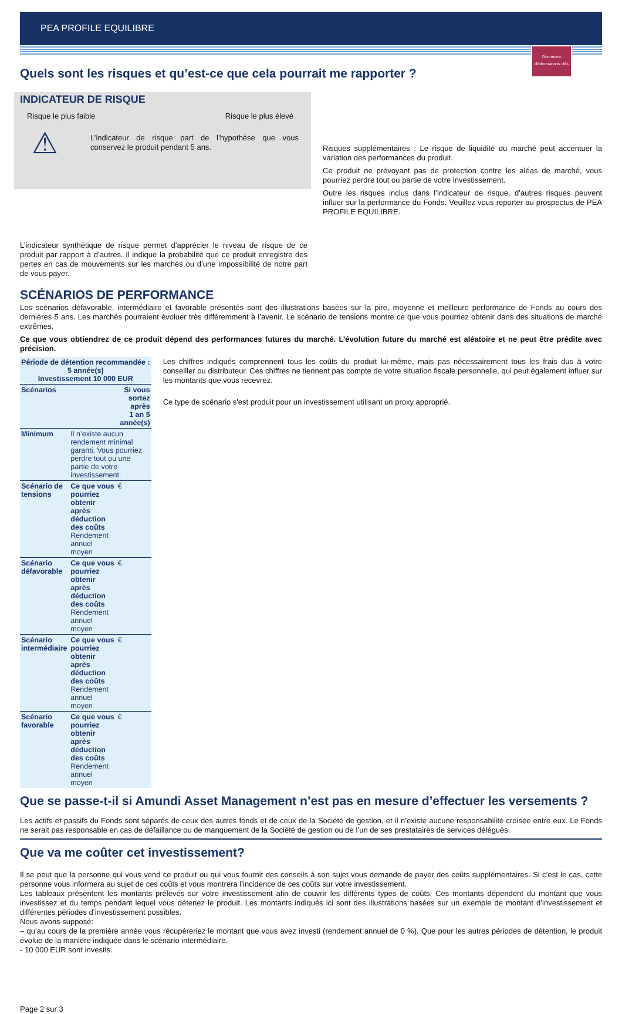PEA PROFILE EQUILIBRE
Document d'informations clés
Quels sont les risques et qu’est-ce que cela pourrait me rapporter ?
INDICATEUR DE RISQUE
Risque le plus faible Risque le plus élevé
⚠
L’indicateur de risque part de l’hypothèse que vous conservez le produit pendant 5 ans.
L’indicateur synthétique de risque permet d’apprécier le niveau de risque de ce produit par rapport à d’autres. Il indique la probabilité que ce produit enregistre des pertes en cas de mouvements sur les marchés ou d’une impossibilité de notre part de vous payer.
Risques supplémentaires : Le risque de liquidité du marché peut accentuer la variation des performances du produit.
Ce produit ne prévoyant pas de protection contre les aléas de marché, vous pourriez perdre tout ou partie de votre investissement.
Outre les risques inclus dans l’indicateur de risque, d’autres risques peuvent influer sur la performance du Fonds. Veuillez vous reporter au prospectus de PEA PROFILE EQUILIBRE.
SCÉNARIOS DE PERFORMANCE
Les scénarios défavorable, intermédiaire et favorable présentés sont des illustrations basées sur la pire, moyenne et meilleure performance de Fonds au cours des dernières 5 ans. Les marchés pourraient évoluer très différemment à l’avenir. Le scénario de tensions montre ce que vous pourriez obtenir dans des situations de marché extrêmes.
Ce que vous obtiendrez de ce produit dépend des performances futures du marché. L’évolution future du marché est aléatoire et ne peut être prédite avec précision.
| Période de détention recommandée : 5 année(s) Investissement 10 000 EUR | | | |
| --- | --- | --- | --- |
| Scénarios | | Si vous sortez après 1 an 5 année(s) | |
| Minimum | Il n’existe aucun rendement minimal garanti. Vous pourriez perdre tout ou une partie de votre investissement. | | |
| Scénario de tensions | Ce que vous pourriez obtenir après déduction des coûts Rendement annuel moyen | € | |
| Scénario défavorable | Ce que vous pourriez obtenir après déduction des coûts Rendement annuel moyen | € | |
| Scénario intermédiaire | Ce que vous pourriez obtenir après déduction des coûts Rendement annuel moyen | € | |
| Scénario favorable | Ce que vous pourriez obtenir après déduction des coûts Rendement annuel moyen | € | |
Les chiffres indiqués comprennent tous les coûts du produit lui-même, mais pas nécessairement tous les frais dus à votre conseiller ou distributeur. Ces chiffres ne tiennent pas compte de votre situation fiscale personnelle, qui peut également influer sur les montants que vous recevrez.
Ce type de scénario s'est produit pour un investissement utilisant un proxy approprié.
Que se passe-t-il si Amundi Asset Management n’est pas en mesure d’effectuer les versements ?
Les actifs et passifs du Fonds sont séparés de ceux des autres fonds et de ceux de la Société de gestion, et il n’existe aucune responsabilité croisée entre eux. Le Fonds ne serait pas responsable en cas de défaillance ou de manquement de la Société de gestion ou de l’un de ses prestataires de services délégués.
Que va me coûter cet investissement?
Il se peut que la personne qui vous vend ce produit ou qui vous fournit des conseils à son sujet vous demande de payer des coûts supplémentaires. Si c’est le cas, cette personne vous informera au sujet de ces coûts et vous montrera l’incidence de ces coûts sur votre investissement.
Les tableaux présentent les montants prélevés sur votre investissement afin de couvrir les différents types de coûts. Ces montants dépendent du montant que vous investissez et du temps pendant lequel vous détenez le produit. Les montants indiqués ici sont des illustrations basées sur un exemple de montant d’investissement et différentes périodes d’investissement possibles.
Nous avons supposé:
– qu’au cours de la première année vous récupéreriez le montant que vous avez investi (rendement annuel de 0 %). Que pour les autres périodes de détention, le produit évolue de la manière indiquée dans le scénario intermédiaire.
- 10 000 EUR sont investis.
Page 2 sur 3